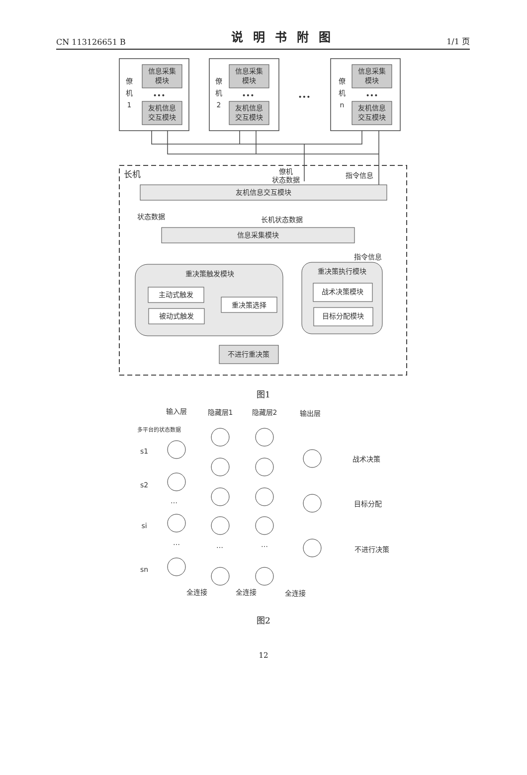CN 113126651 B 说明书附图 1/1 页
信息采集
模块
友机信息
交互模块
信息采集
模块
友机信息
交互模块
信息采集
模块
友机信息
交互模块
僚
机
1
僚
机
2
僚
机
n
•••
•••
•••
•••
僚机
状态数据
指令信息
友机信息交互模块
状态数据
长机状态数据
信息采集模块
指令信息
重决策触发模块
重决策执行模块
主动式触发
被动式触发
重决策选择
战术决策模块
目标分配模块
不进行重决策
长机
图1
输入层
隐藏层1
隐藏层2
输出层
多平台的状态数据
s1
s2
…
si
…
sn
战术决策
目标分配
不进行决策
全连接
全连接
全连接
…
…
图2
12